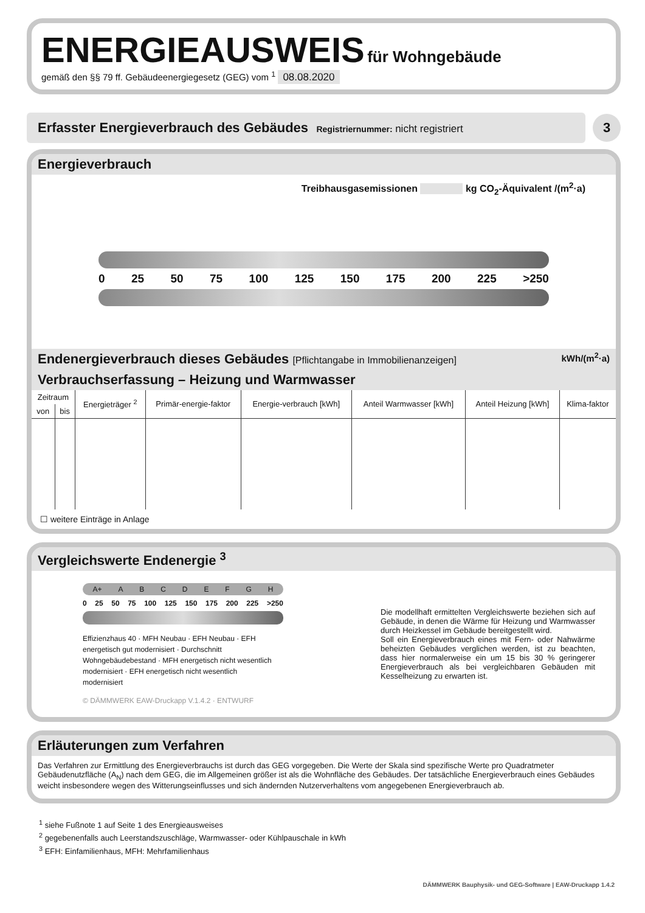ENERGIEAUSWEIS
für Wohngebäude
gemäß den §§ 79 ff. Gebäudeenergiegesetz (GEG) vom <sup>1</sup> 08.08.2020
Erfasster Energieverbrauch des Gebäudes Registriernummer: nicht registriert
3
Energieverbrauch
Treibhausgasemissionen kg CO<sub>2</sub>-Äquivalent /(m<sup>2</sup>·a)
0 25 50 75 100 125 150 175 200 225 >250
Endenergieverbrauch dieses Gebäudes [Pflichtangabe in Immobilienanzeigen] kWh/(m<sup>2</sup>·a)
Verbrauchserfassung – Heizung und Warmwasser
| Zeitraum | | Energieträger <sup>2</sup> | Primär-energie-faktor | Energie-verbrauch [kWh] | Anteil Warmwasser [kWh] | Anteil Heizung [kWh] | Klima-faktor |
| --- | --- | --- | --- | --- | --- | --- | --- |
| von | bis | | | | | | |
☐ weitere Einträge in Anlage
Vergleichswerte Endenergie <sup>3</sup>
A+ ABCDEFGH
0 25 50 75 100 125 150 175 200 225 >250
Effizienzhaus 40 · MFH Neubau · EFH Neubau · EFH energetisch gut modernisiert · Durchschnitt Wohngebäudebestand · MFH energetisch nicht wesentlich modernisiert · EFH energetisch nicht wesentlich modernisiert
© DÄMMWERK EAW-Druckapp V.1.4.2 · ENTWURF
Die modellhaft ermittelten Vergleichswerte beziehen sich auf Gebäude, in denen die Wärme für Heizung und Warmwasser durch Heizkessel im Gebäude bereitgestellt wird.
Soll ein Energieverbrauch eines mit Fern- oder Nahwärme beheizten Gebäudes verglichen werden, ist zu beachten, dass hier normalerweise ein um 15 bis 30 % geringerer Energieverbrauch als bei vergleichbaren Gebäuden mit Kesselheizung zu erwarten ist.
Erläuterungen zum Verfahren
Das Verfahren zur Ermittlung des Energieverbrauchs ist durch das GEG vorgegeben. Die Werte der Skala sind spezifische Werte pro Quadratmeter Gebäudenutzfläche (A<sub>N</sub>) nach dem GEG, die im Allgemeinen größer ist als die Wohnfläche des Gebäudes. Der tatsächliche Energieverbrauch eines Gebäudes weicht insbesondere wegen des Witterungseinflusses und sich ändernden Nutzerverhaltens vom angegebenen Energieverbrauch ab.
<sup>1</sup> siehe Fußnote 1 auf Seite 1 des Energieausweises
<sup>2</sup> gegebenenfalls auch Leerstandszuschläge, Warmwasser- oder Kühlpauschale in kWh
<sup>3</sup> EFH: Einfamilienhaus, MFH: Mehrfamilienhaus
DÄMMWERK Bauphysik- und GEG-Software | EAW-Druckapp 1.4.2